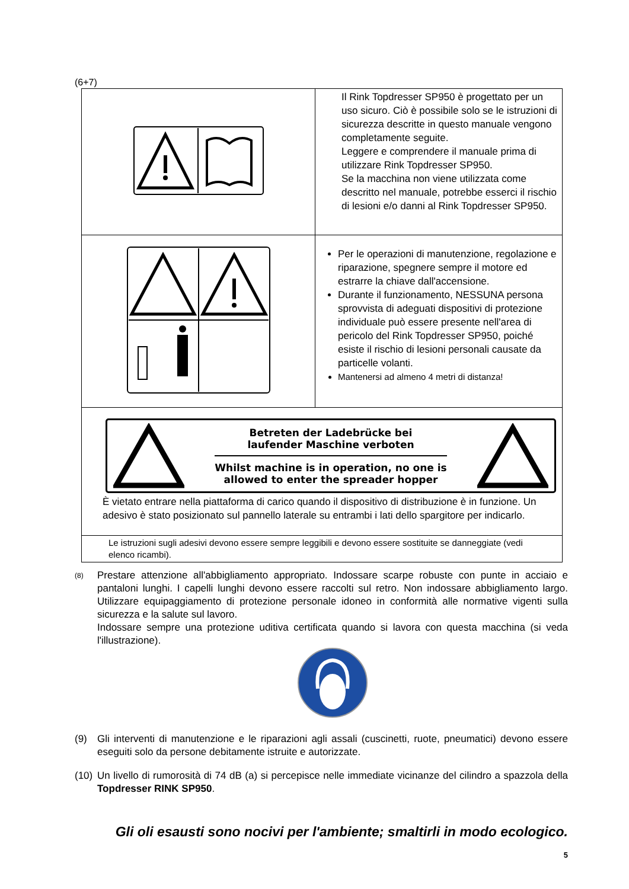(6+7)
| | Il Rink Topdresser SP950 è progettato per un uso sicuro. Ciò è possibile solo se le istruzioni di sicurezza descritte in questo manuale vengono completamente seguite. Leggere e comprendere il manuale prima di utilizzare Rink Topdresser SP950. Se la macchina non viene utilizzata come descritto nel manuale, potrebbe esserci il rischio di lesioni e/o danni al Rink Topdresser SP950. |
| | Per le operazioni di manutenzione, regolazione e riparazione, spegnere sempre il motore ed estrarre la chiave dall'accensione. Durante il funzionamento, NESSUNA persona sprovvista di adeguati dispositivi di protezione individuale può essere presente nell'area di pericolo del Rink Topdresser SP950, poiché esiste il rischio di lesioni personali causate da particelle volanti. Mantenersi ad almeno 4 metri di distanza! |
| Betreten der Ladebrücke bei laufender Maschine verboten Whilst machine is in operation, no one is allowed to enter the spreader hopper È vietato entrare nella piattaforma di carico quando il dispositivo di distribuzione è in funzione. Un adesivo è stato posizionato sul pannello laterale su entrambi i lati dello spargitore per indicarlo. | |
| Le istruzioni sugli adesivi devono essere sempre leggibili e devono essere sostituite se danneggiate (vedi elenco ricambi). | |
(8)
Prestare attenzione all'abbigliamento appropriato. Indossare scarpe robuste con punte in acciaio e pantaloni lunghi. I capelli lunghi devono essere raccolti sul retro. Non indossare abbigliamento largo. Utilizzare equipaggiamento di protezione personale idoneo in conformità alle normative vigenti sulla sicurezza e la salute sul lavoro.
Indossare sempre una protezione uditiva certificata quando si lavora con questa macchina (si veda l'illustrazione).
(9) Gli interventi di manutenzione e le riparazioni agli assali (cuscinetti, ruote, pneumatici) devono essere eseguiti solo da persone debitamente istruite e autorizzate.
(10)
Un livello di rumorosità di 74 dB (a) si percepisce nelle immediate vicinanze del cilindro a spazzola della Topdresser RINK SP950.
Gli oli esausti sono nocivi per l'ambiente; smaltirli in modo ecologico.
5